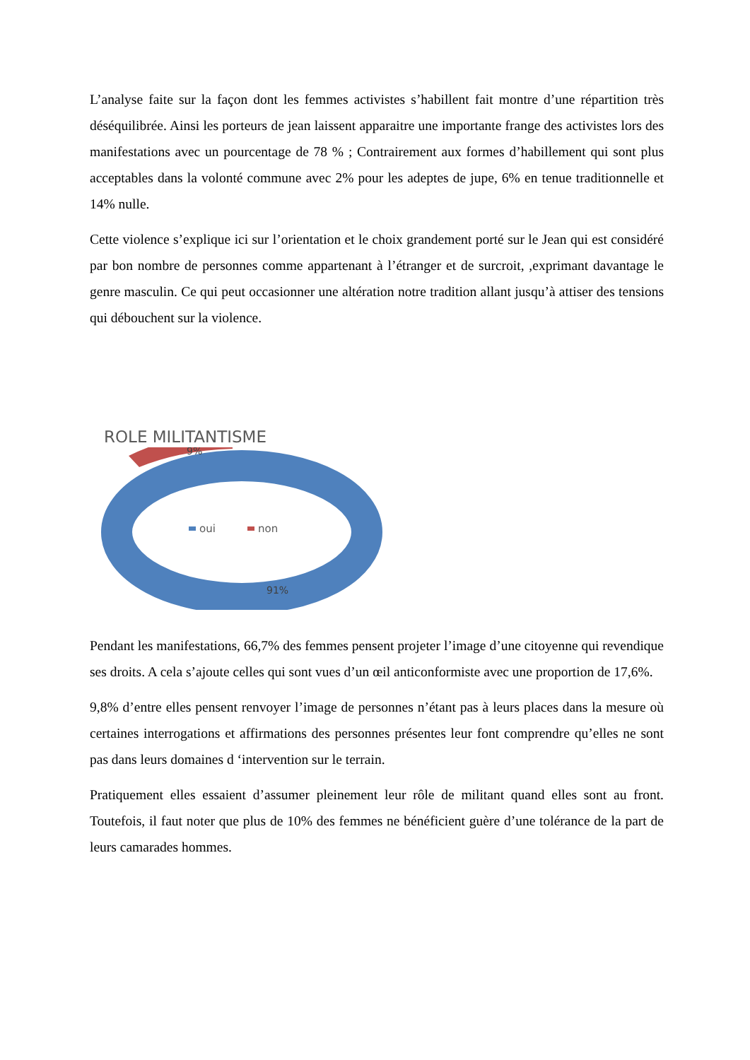L’analyse faite sur la façon dont les femmes activistes s’habillent fait montre d’une répartition très déséquilibrée. Ainsi les porteurs de jean laissent apparaitre une importante frange des activistes lors des manifestations avec un pourcentage de 78 % ; Contrairement aux formes d’habillement qui sont plus acceptables dans la volonté commune avec 2% pour les adeptes de jupe, 6% en tenue traditionnelle et 14% nulle.
Cette violence s’explique ici sur l’orientation et le choix grandement porté sur le Jean qui est considéré par bon nombre de personnes comme appartenant à l’étranger et de surcroit, ,exprimant davantage le genre masculin. Ce qui peut occasionner une altération notre tradition allant jusqu’à attiser des tensions qui débouchent sur la violence.
ROLE MILITANTISME
9%
oui
non
91%
Pendant les manifestations, 66,7% des femmes pensent projeter l’image d’une citoyenne qui revendique ses droits. A cela s’ajoute celles qui sont vues d’un œil anticonformiste avec une proportion de 17,6%.
9,8% d’entre elles pensent renvoyer l’image de personnes n’étant pas à leurs places dans la mesure où certaines interrogations et affirmations des personnes présentes leur font comprendre qu’elles ne sont pas dans leurs domaines d ‘intervention sur le terrain.
Pratiquement elles essaient d’assumer pleinement leur rôle de militant quand elles sont au front. Toutefois, il faut noter que plus de 10% des femmes ne bénéficient guère d’une tolérance de la part de leurs camarades hommes.